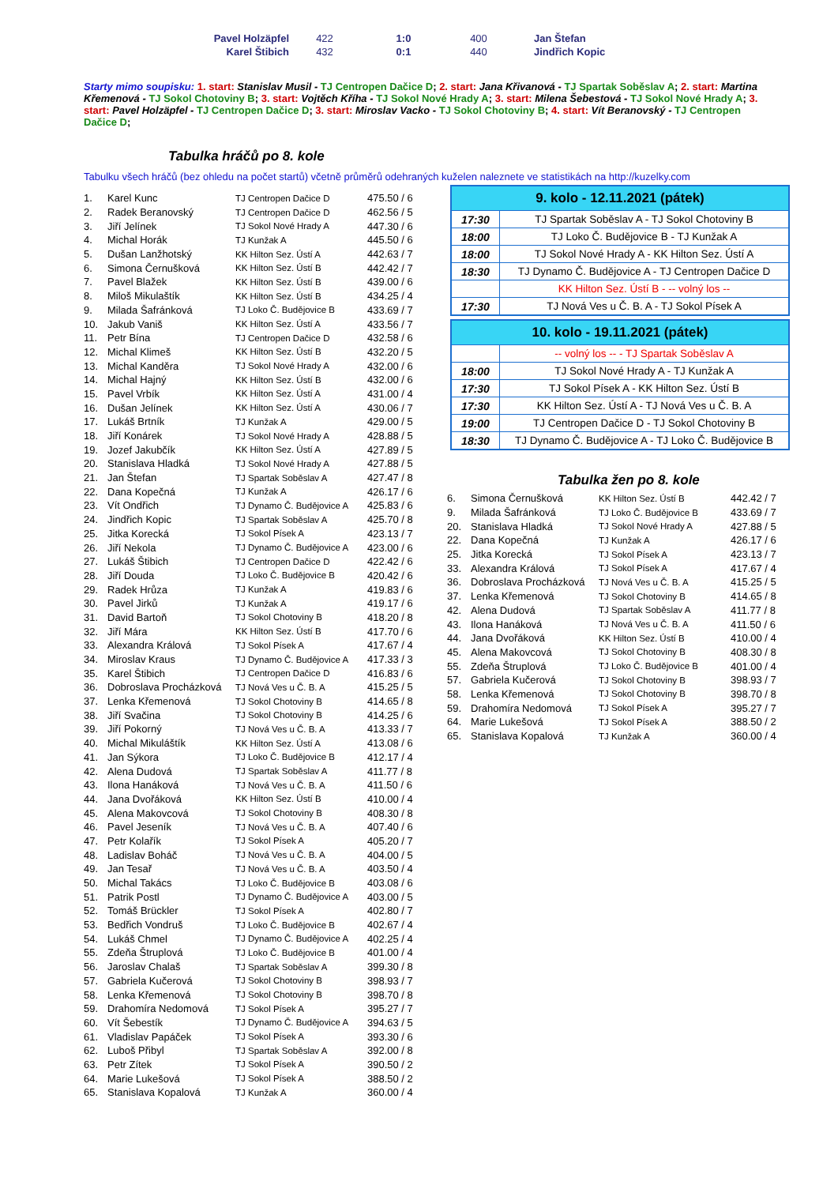| Pavel Holzäpfel | 422 | 1:0 | 400 | Jan Štefan |
| Karel Štibich | 432 | 0:1 | 440 | Jindřich Kopic |
Starty mimo soupisku: 1. start: Stanislav Musil - TJ Centropen Dačice D; 2. start: Jana Křivanová - TJ Spartak Soběslav A; 2. start: Martina Křemenová - TJ Sokol Chotoviny B; 3. start: Vojtěch Kříha - TJ Sokol Nové Hrady A; 3. start: Milena Šebestová - TJ Sokol Nové Hrady A; 3. start: Pavel Holzäpfel - TJ Centropen Dačice D; 3. start: Miroslav Vacko - TJ Sokol Chotoviny B; 4. start: Vít Beranovský - TJ Centropen Dačice D;
Tabulka hráčů po 8. kole
Tabulku všech hráčů (bez ohledu na počet startů) včetně průměrů odehraných kuželen naleznete ve statistikách na http://kuzelky.com
| 1. | Karel Kunc | TJ Centropen Dačice D | 475.50 / 6 |
| 2. | Radek Beranovský | TJ Centropen Dačice D | 462.56 / 5 |
| 3. | Jiří Jelínek | TJ Sokol Nové Hrady A | 447.30 / 6 |
| 4. | Michal Horák | TJ Kunžak A | 445.50 / 6 |
| 5. | Dušan Lanžhotský | KK Hilton Sez. Ústí A | 442.63 / 7 |
| 6. | Simona Černušková | KK Hilton Sez. Ústí B | 442.42 / 7 |
| 7. | Pavel Blažek | KK Hilton Sez. Ústí B | 439.00 / 6 |
| 8. | Miloš Mikulaštík | KK Hilton Sez. Ústí B | 434.25 / 4 |
| 9. | Milada Šafránková | TJ Loko Č. Budějovice B | 433.69 / 7 |
| 10. | Jakub Vaniš | KK Hilton Sez. Ústí A | 433.56 / 7 |
| 11. | Petr Bína | TJ Centropen Dačice D | 432.58 / 6 |
| 12. | Michal Klimeš | KK Hilton Sez. Ústí B | 432.20 / 5 |
| 13. | Michal Kanděra | TJ Sokol Nové Hrady A | 432.00 / 6 |
| 14. | Michal Hajný | KK Hilton Sez. Ústí B | 432.00 / 6 |
| 15. | Pavel Vrbík | KK Hilton Sez. Ústí A | 431.00 / 4 |
| 16. | Dušan Jelínek | KK Hilton Sez. Ústí A | 430.06 / 7 |
| 17. | Lukáš Brtník | TJ Kunžak A | 429.00 / 5 |
| 18. | Jiří Konárek | TJ Sokol Nové Hrady A | 428.88 / 5 |
| 19. | Jozef Jakubčík | KK Hilton Sez. Ústí A | 427.89 / 5 |
| 20. | Stanislava Hladká | TJ Sokol Nové Hrady A | 427.88 / 5 |
| 21. | Jan Štefan | TJ Spartak Soběslav A | 427.47 / 8 |
| 22. | Dana Kopečná | TJ Kunžak A | 426.17 / 6 |
| 23. | Vít Ondřich | TJ Dynamo Č. Budějovice A | 425.83 / 6 |
| 24. | Jindřich Kopic | TJ Spartak Soběslav A | 425.70 / 8 |
| 25. | Jitka Korecká | TJ Sokol Písek A | 423.13 / 7 |
| 26. | Jiří Nekola | TJ Dynamo Č. Budějovice A | 423.00 / 6 |
| 27. | Lukáš Štibich | TJ Centropen Dačice D | 422.42 / 6 |
| 28. | Jiří Douda | TJ Loko Č. Budějovice B | 420.42 / 6 |
| 29. | Radek Hrůza | TJ Kunžak A | 419.83 / 6 |
| 30. | Pavel Jirků | TJ Kunžak A | 419.17 / 6 |
| 31. | David Bartoň | TJ Sokol Chotoviny B | 418.20 / 8 |
| 32. | Jiří Mára | KK Hilton Sez. Ústí B | 417.70 / 6 |
| 33. | Alexandra Králová | TJ Sokol Písek A | 417.67 / 4 |
| 34. | Miroslav Kraus | TJ Dynamo Č. Budějovice A | 417.33 / 3 |
| 35. | Karel Štibich | TJ Centropen Dačice D | 416.83 / 6 |
| 36. | Dobroslava Procházková | TJ Nová Ves u Č. B. A | 415.25 / 5 |
| 37. | Lenka Křemenová | TJ Sokol Chotoviny B | 414.65 / 8 |
| 38. | Jiří Svačina | TJ Sokol Chotoviny B | 414.25 / 6 |
| 39. | Jiří Pokorný | TJ Nová Ves u Č. B. A | 413.33 / 7 |
| 40. | Michal Mikuláštík | KK Hilton Sez. Ústí A | 413.08 / 6 |
| 41. | Jan Sýkora | TJ Loko Č. Budějovice B | 412.17 / 4 |
| 42. | Alena Dudová | TJ Spartak Soběslav A | 411.77 / 8 |
| 43. | Ilona Hanáková | TJ Nová Ves u Č. B. A | 411.50 / 6 |
| 44. | Jana Dvořáková | KK Hilton Sez. Ústí B | 410.00 / 4 |
| 45. | Alena Makovcová | TJ Sokol Chotoviny B | 408.30 / 8 |
| 46. | Pavel Jeseník | TJ Nová Ves u Č. B. A | 407.40 / 6 |
| 47. | Petr Kolařík | TJ Sokol Písek A | 405.20 / 7 |
| 48. | Ladislav Boháč | TJ Nová Ves u Č. B. A | 404.00 / 5 |
| 49. | Jan Tesař | TJ Nová Ves u Č. B. A | 403.50 / 4 |
| 50. | Michal Takács | TJ Loko Č. Budějovice B | 403.08 / 6 |
| 51. | Patrik Postl | TJ Dynamo Č. Budějovice A | 403.00 / 5 |
| 52. | Tomáš Brückler | TJ Sokol Písek A | 402.80 / 7 |
| 53. | Bedřich Vondruš | TJ Loko Č. Budějovice B | 402.67 / 4 |
| 54. | Lukáš Chmel | TJ Dynamo Č. Budějovice A | 402.25 / 4 |
| 55. | Zdeňa Štruplová | TJ Loko Č. Budějovice B | 401.00 / 4 |
| 56. | Jaroslav Chalaš | TJ Spartak Soběslav A | 399.30 / 8 |
| 57. | Gabriela Kučerová | TJ Sokol Chotoviny B | 398.93 / 7 |
| 58. | Lenka Křemenová | TJ Sokol Chotoviny B | 398.70 / 8 |
| 59. | Drahomíra Nedomová | TJ Sokol Písek A | 395.27 / 7 |
| 60. | Vít Šebestík | TJ Dynamo Č. Budějovice A | 394.63 / 5 |
| 61. | Vladislav Papáček | TJ Sokol Písek A | 393.30 / 6 |
| 62. | Luboš Přibyl | TJ Spartak Soběslav A | 392.00 / 8 |
| 63. | Petr Zítek | TJ Sokol Písek A | 390.50 / 2 |
| 64. | Marie Lukešová | TJ Sokol Písek A | 388.50 / 2 |
| 65. | Stanislava Kopalová | TJ Kunžak A | 360.00 / 4 |
| 9. kolo - 12.11.2021 (pátek) | |
| --- | --- |
| 17:30 | TJ Spartak Soběslav A - TJ Sokol Chotoviny B |
| 18:00 | TJ Loko Č. Budějovice B - TJ Kunžak A |
| 18:00 | TJ Sokol Nové Hrady A - KK Hilton Sez. Ústí A |
| 18:30 | TJ Dynamo Č. Budějovice A - TJ Centropen Dačice D |
| | KK Hilton Sez. Ústí B - -- volný los -- |
| 17:30 | TJ Nová Ves u Č. B. A - TJ Sokol Písek A |
| 10. kolo - 19.11.2021 (pátek) | |
| --- | --- |
| | -- volný los -- - TJ Spartak Soběslav A |
| 18:00 | TJ Sokol Nové Hrady A - TJ Kunžak A |
| 17:30 | TJ Sokol Písek A - KK Hilton Sez. Ústí B |
| 17:30 | KK Hilton Sez. Ústí A - TJ Nová Ves u Č. B. A |
| 19:00 | TJ Centropen Dačice D - TJ Sokol Chotoviny B |
| 18:30 | TJ Dynamo Č. Budějovice A - TJ Loko Č. Budějovice B |
Tabulka žen po 8. kole
| 6. | Simona Černušková | KK Hilton Sez. Ústí B | 442.42 / 7 |
| 9. | Milada Šafránková | TJ Loko Č. Budějovice B | 433.69 / 7 |
| 20. | Stanislava Hladká | TJ Sokol Nové Hrady A | 427.88 / 5 |
| 22. | Dana Kopečná | TJ Kunžak A | 426.17 / 6 |
| 25. | Jitka Korecká | TJ Sokol Písek A | 423.13 / 7 |
| 33. | Alexandra Králová | TJ Sokol Písek A | 417.67 / 4 |
| 36. | Dobroslava Procházková | TJ Nová Ves u Č. B. A | 415.25 / 5 |
| 37. | Lenka Křemenová | TJ Sokol Chotoviny B | 414.65 / 8 |
| 42. | Alena Dudová | TJ Spartak Soběslav A | 411.77 / 8 |
| 43. | Ilona Hanáková | TJ Nová Ves u Č. B. A | 411.50 / 6 |
| 44. | Jana Dvořáková | KK Hilton Sez. Ústí B | 410.00 / 4 |
| 45. | Alena Makovcová | TJ Sokol Chotoviny B | 408.30 / 8 |
| 55. | Zdeňa Štruplová | TJ Loko Č. Budějovice B | 401.00 / 4 |
| 57. | Gabriela Kučerová | TJ Sokol Chotoviny B | 398.93 / 7 |
| 58. | Lenka Křemenová | TJ Sokol Chotoviny B | 398.70 / 8 |
| 59. | Drahomíra Nedomová | TJ Sokol Písek A | 395.27 / 7 |
| 64. | Marie Lukešová | TJ Sokol Písek A | 388.50 / 2 |
| 65. | Stanislava Kopalová | TJ Kunžak A | 360.00 / 4 |